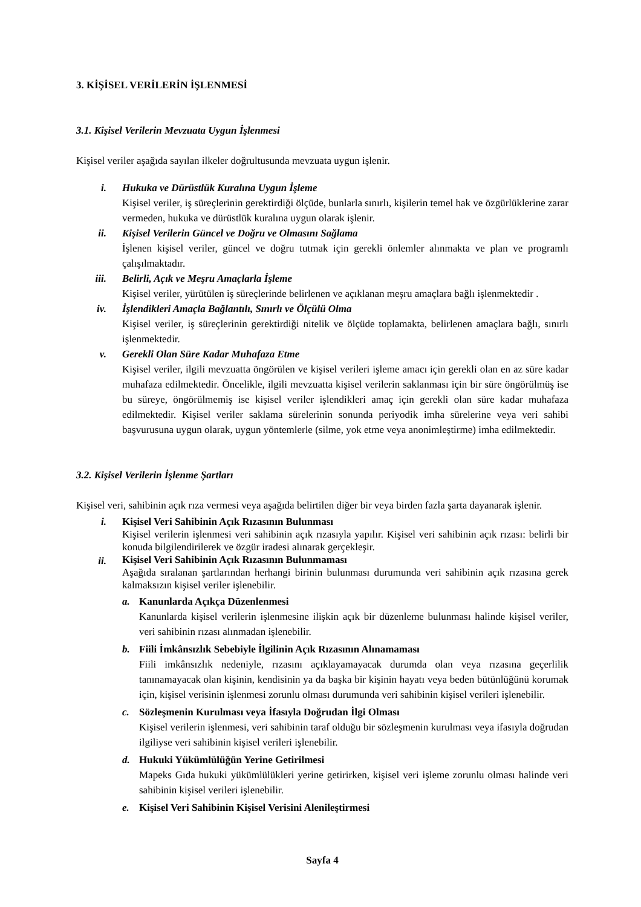3. KİŞİSEL VERİLERİN İŞLENMESİ
3.1. Kişisel Verilerin Mevzuata Uygun İşlenmesi
Kişisel veriler aşağıda sayılan ilkeler doğrultusunda mevzuata uygun işlenir.
i. Hukuka ve Dürüstlük Kuralına Uygun İşleme
Kişisel veriler, iş süreçlerinin gerektirdiği ölçüde, bunlarla sınırlı, kişilerin temel hak ve özgürlüklerine zarar vermeden, hukuka ve dürüstlük kuralına uygun olarak işlenir.
ii. Kişisel Verilerin Güncel ve Doğru ve Olmasını Sağlama
İşlenen kişisel veriler, güncel ve doğru tutmak için gerekli önlemler alınmakta ve plan ve programlı çalışılmaktadır.
iii. Belirli, Açık ve Meşru Amaçlarla İşleme
Kişisel veriler, yürütülen iş süreçlerinde belirlenen ve açıklanan meşru amaçlara bağlı işlenmektedir .
iv. İşlendikleri Amaçla Bağlantılı, Sınırlı ve Ölçülü Olma
Kişisel veriler, iş süreçlerinin gerektirdiği nitelik ve ölçüde toplamakta, belirlenen amaçlara bağlı, sınırlı işlenmektedir.
v. Gerekli Olan Süre Kadar Muhafaza Etme
Kişisel veriler, ilgili mevzuatta öngörülen ve kişisel verileri işleme amacı için gerekli olan en az süre kadar muhafaza edilmektedir. Öncelikle, ilgili mevzuatta kişisel verilerin saklanması için bir süre öngörülmüş ise bu süreye, öngörülmemiş ise kişisel veriler işlendikleri amaç için gerekli olan süre kadar muhafaza edilmektedir. Kişisel veriler saklama sürelerinin sonunda periyodik imha sürelerine veya veri sahibi başvurusuna uygun olarak, uygun yöntemlerle (silme, yok etme veya anonimleştirme) imha edilmektedir.
3.2. Kişisel Verilerin İşlenme Şartları
Kişisel veri, sahibinin açık rıza vermesi veya aşağıda belirtilen diğer bir veya birden fazla şarta dayanarak işlenir.
i. Kişisel Veri Sahibinin Açık Rızasının Bulunması
Kişisel verilerin işlenmesi veri sahibinin açık rızasıyla yapılır. Kişisel veri sahibinin açık rızası: belirli bir konuda bilgilendirilerek ve özgür iradesi alınarak gerçekleşir.
ii.
Kişisel Veri Sahibinin Açık Rızasının Bulunmaması
Aşağıda sıralanan şartlarından herhangi birinin bulunması durumunda veri sahibinin açık rızasına gerek kalmaksızın kişisel veriler işlenebilir.
a. Kanunlarda Açıkça Düzenlenmesi
Kanunlarda kişisel verilerin işlenmesine ilişkin açık bir düzenleme bulunması halinde kişisel veriler, veri sahibinin rızası alınmadan işlenebilir.
b. Fiili İmkânsızlık Sebebiyle İlgilinin Açık Rızasının Alınamaması
Fiili imkânsızlık nedeniyle, rızasını açıklayamayacak durumda olan veya rızasına geçerlilik tanınamayacak olan kişinin, kendisinin ya da başka bir kişinin hayatı veya beden bütünlüğünü korumak için, kişisel verisinin işlenmesi zorunlu olması durumunda veri sahibinin kişisel verileri işlenebilir.
c. Sözleşmenin Kurulması veya İfasıyla Doğrudan İlgi Olması
Kişisel verilerin işlenmesi, veri sahibinin taraf olduğu bir sözleşmenin kurulması veya ifasıyla doğrudan ilgiliyse veri sahibinin kişisel verileri işlenebilir.
d. Hukuki Yükümlülüğün Yerine Getirilmesi
Mapeks Gıda hukuki yükümlülükleri yerine getirirken, kişisel veri işleme zorunlu olması halinde veri sahibinin kişisel verileri işlenebilir.
e. Kişisel Veri Sahibinin Kişisel Verisini Alenileştirmesi
Sayfa 4